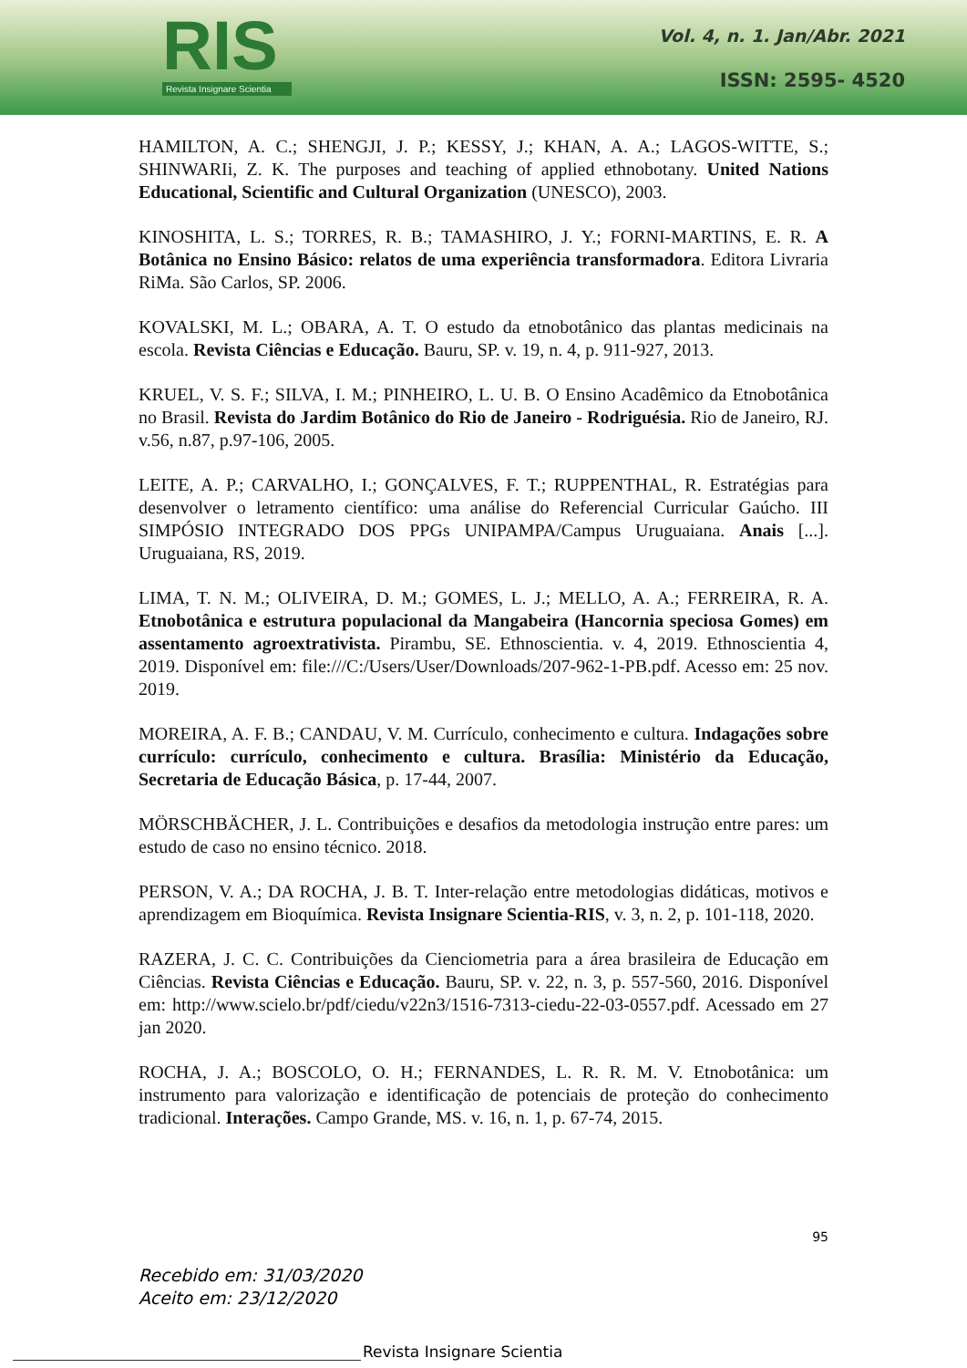RIS
Revista Insignare Scientia
Vol. 4, n. 1. Jan/Abr. 2021
ISSN: 2595- 4520
HAMILTON, A. C.; SHENGJI, J. P.; KESSY, J.; KHAN, A. A.; LAGOS-WITTE, S.; SHINWARIi, Z. K. The purposes and teaching of applied ethnobotany. United Nations Educational, Scientific and Cultural Organization (UNESCO), 2003.
KINOSHITA, L. S.; TORRES, R. B.; TAMASHIRO, J. Y.; FORNI-MARTINS, E. R. A Botânica no Ensino Básico: relatos de uma experiência transformadora. Editora Livraria RiMa. São Carlos, SP. 2006.
KOVALSKI, M. L.; OBARA, A. T. O estudo da etnobotânico das plantas medicinais na escola. Revista Ciências e Educação. Bauru, SP. v. 19, n. 4, p. 911-927, 2013.
KRUEL, V. S. F.; SILVA, I. M.; PINHEIRO, L. U. B. O Ensino Acadêmico da Etnobotânica no Brasil. Revista do Jardim Botânico do Rio de Janeiro - Rodriguésia. Rio de Janeiro, RJ. v.56, n.87, p.97-106, 2005.
LEITE, A. P.; CARVALHO, I.; GONÇALVES, F. T.; RUPPENTHAL, R. Estratégias para desenvolver o letramento científico: uma análise do Referencial Curricular Gaúcho. III SIMPÓSIO INTEGRADO DOS PPGs UNIPAMPA/Campus Uruguaiana. Anais [...]. Uruguaiana, RS, 2019.
LIMA, T. N. M.; OLIVEIRA, D. M.; GOMES, L. J.; MELLO, A. A.; FERREIRA, R. A. Etnobotânica e estrutura populacional da Mangabeira (Hancornia speciosa Gomes) em assentamento agroextrativista. Pirambu, SE. Ethnoscientia. v. 4, 2019. Ethnoscientia 4, 2019. Disponível em: file:///C:/Users/User/Downloads/207-962-1-PB.pdf. Acesso em: 25 nov. 2019.
MOREIRA, A. F. B.; CANDAU, V. M. Currículo, conhecimento e cultura. Indagações sobre currículo: currículo, conhecimento e cultura. Brasília: Ministério da Educação, Secretaria de Educação Básica, p. 17-44, 2007.
MÖRSCHBÄCHER, J. L. Contribuições e desafios da metodologia instrução entre pares: um estudo de caso no ensino técnico. 2018.
PERSON, V. A.; DA ROCHA, J. B. T. Inter-relação entre metodologias didáticas, motivos e aprendizagem em Bioquímica. Revista Insignare Scientia-RIS, v. 3, n. 2, p. 101-118, 2020.
RAZERA, J. C. C. Contribuições da Cienciometria para a área brasileira de Educação em Ciências. Revista Ciências e Educação. Bauru, SP. v. 22, n. 3, p. 557-560, 2016. Disponível em: http://www.scielo.br/pdf/ciedu/v22n3/1516-7313-ciedu-22-03-0557.pdf. Acessado em 27 jan 2020.
ROCHA, J. A.; BOSCOLO, O. H.; FERNANDES, L. R. R. M. V. Etnobotânica: um instrumento para valorização e identificação de potenciais de proteção do conhecimento tradicional. Interações. Campo Grande, MS. v. 16, n. 1, p. 67-74, 2015.
95
Recebido em: 31/03/2020
Aceito em: 23/12/2020
Revista Insignare Scientia